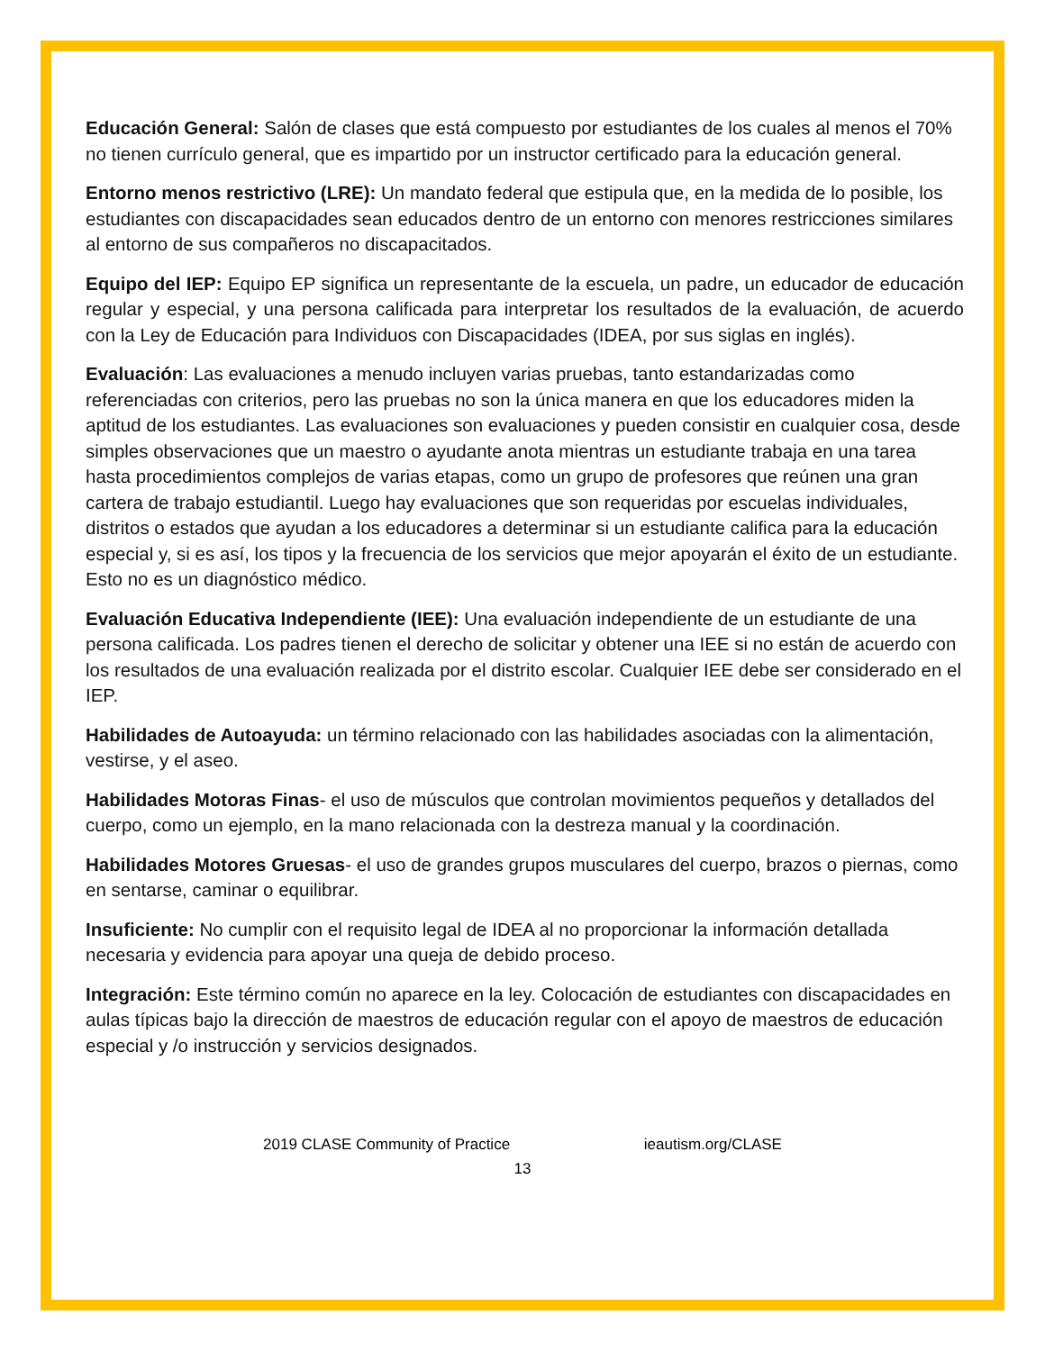Educación General: Salón de clases que está compuesto por estudiantes de los cuales al menos el 70% no tienen currículo general, que es impartido por un instructor certificado para la educación general.
Entorno menos restrictivo (LRE): Un mandato federal que estipula que, en la medida de lo posible, los estudiantes con discapacidades sean educados dentro de un entorno con menores restricciones similares al entorno de sus compañeros no discapacitados.
Equipo del IEP: Equipo EP significa un representante de la escuela, un padre, un educador de educación regular y especial, y una persona calificada para interpretar los resultados de la evaluación, de acuerdo con la Ley de Educación para Individuos con Discapacidades (IDEA, por sus siglas en inglés).
Evaluación: Las evaluaciones a menudo incluyen varias pruebas, tanto estandarizadas como referenciadas con criterios, pero las pruebas no son la única manera en que los educadores miden la aptitud de los estudiantes. Las evaluaciones son evaluaciones y pueden consistir en cualquier cosa, desde simples observaciones que un maestro o ayudante anota mientras un estudiante trabaja en una tarea hasta procedimientos complejos de varias etapas, como un grupo de profesores que reúnen una gran cartera de trabajo estudiantil. Luego hay evaluaciones que son requeridas por escuelas individuales, distritos o estados que ayudan a los educadores a determinar si un estudiante califica para la educación especial y, si es así, los tipos y la frecuencia de los servicios que mejor apoyarán el éxito de un estudiante. Esto no es un diagnóstico médico.
Evaluación Educativa Independiente (IEE): Una evaluación independiente de un estudiante de una persona calificada. Los padres tienen el derecho de solicitar y obtener una IEE si no están de acuerdo con los resultados de una evaluación realizada por el distrito escolar. Cualquier IEE debe ser considerado en el IEP.
Habilidades de Autoayuda: un término relacionado con las habilidades asociadas con la alimentación, vestirse, y el aseo.
Habilidades Motoras Finas- el uso de músculos que controlan movimientos pequeños y detallados del cuerpo, como un ejemplo, en la mano relacionada con la destreza manual y la coordinación.
Habilidades Motores Gruesas- el uso de grandes grupos musculares del cuerpo, brazos o piernas, como en sentarse, caminar o equilibrar.
Insuficiente: No cumplir con el requisito legal de IDEA al no proporcionar la información detallada necesaria y evidencia para apoyar una queja de debido proceso.
Integración: Este término común no aparece en la ley. Colocación de estudiantes con discapacidades en aulas típicas bajo la dirección de maestros de educación regular con el apoyo de maestros de educación especial y /o instrucción y servicios designados.
2019 CLASE Community of Practice ieautism.org/CLASE
13